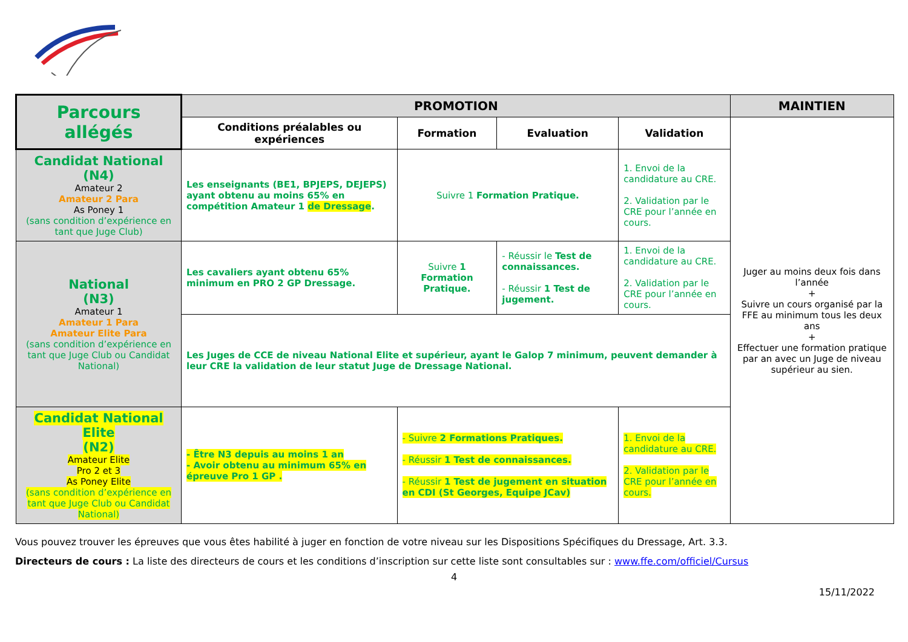| Parcours allégés | PROMOTION | | | | MAINTIEN |
| | Conditions préalables ou expériences | Formation | Evaluation | Validation | Juger au moins deux fois dans l’année + Suivre un cours organisé par la FFE au minimum tous les deux ans + Effectuer une formation pratique par an avec un Juge de niveau supérieur au sien. |
| Candidat National (N4) Amateur 2 Amateur 2 Para As Poney 1 (sans condition d’expérience en tant que Juge Club) | Les enseignants (BE1, BPJEPS, DEJEPS) ayant obtenu au moins 65% en compétition Amateur 1 de Dressage . | Suivre 1 Formation Pratique. | | 1. Envoi de la candidature au CRE. 2. Validation par le CRE pour l’année en cours. | |
| National (N3) Amateur 1 Amateur 1 Para Amateur Elite Para (sans condition d’expérience en tant que Juge Club ou Candidat National) | Les cavaliers ayant obtenu 65% minimum en PRO 2 GP Dressage. | Suivre 1 Formation Pratique. | - Réussir le Test de connaissances. - Réussir 1 Test de jugement. | 1. Envoi de la candidature au CRE. 2. Validation par le CRE pour l’année en cours. | |
| | Les Juges de CCE de niveau National Elite et supérieur, ayant le Galop 7 minimum, peuvent demander à leur CRE la validation de leur statut Juge de Dressage National. | | | | |
| Candidat National Elite (N2) Amateur Elite Pro 2 et 3 As Poney Elite (sans condition d’expérience en tant que Juge Club ou Candidat National) | - Être N3 depuis au moins 1 an - Avoir obtenu au minimum 65% en épreuve Pro 1 GP . | - Suivre 2 Formations Pratiques. - Réussir 1 Test de connaissances. - Réussir 1 Test de jugement en situation en CDI (St Georges, Equipe JCav) | | 1. Envoi de la candidature au CRE. 2. Validation par le CRE pour l’année en cours. | |
Vous pouvez trouver les épreuves que vous êtes habilité à juger en fonction de votre niveau sur les Dispositions Spécifiques du Dressage, Art. 3.3.
Directeurs de cours : La liste des directeurs de cours et les conditions d’inscription sur cette liste sont consultables sur : www.ffe.com/officiel/Cursus
4
15/11/2022